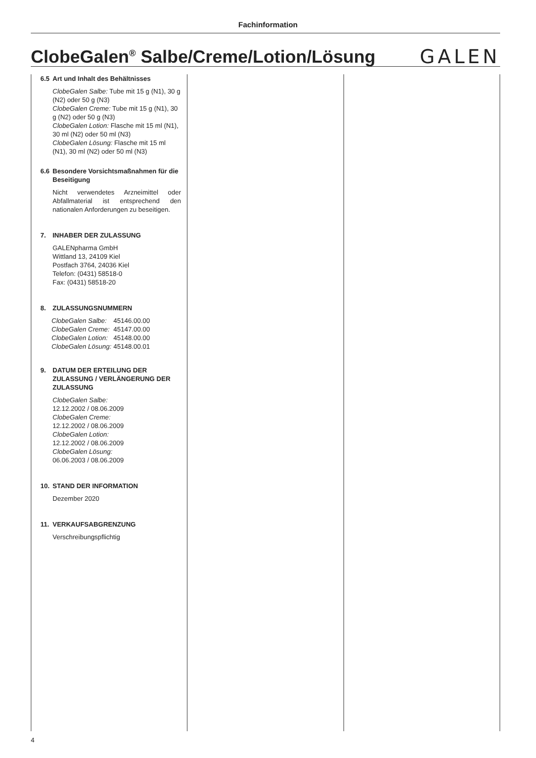Fachinformation
ClobeGalen<sup>®</sup> Salbe/Creme/Lotion/Lösung
GALEN
6.5 Art und Inhalt des Behältnisses
ClobeGalen Salbe: Tube mit 15 g (N1), 30 g (N2) oder 50 g (N3)
ClobeGalen Creme: Tube mit 15 g (N1), 30 g (N2) oder 50 g (N3)
ClobeGalen Lotion: Flasche mit 15 ml (N1), 30 ml (N2) oder 50 ml (N3)
ClobeGalen Lösung: Flasche mit 15 ml (N1), 30 ml (N2) oder 50 ml (N3)
6.6 Besondere Vorsichtsmaßnahmen für die Beseitigung
Nicht verwendetes Arzneimittel oder Abfallmaterial ist entsprechend den nationalen Anforderungen zu beseitigen.
7. INHABER DER ZULASSUNG
GALENpharma GmbH
Wittland 13, 24109 Kiel
Postfach 3764, 24036 Kiel
Telefon: (0431) 58518-0
Fax: (0431) 58518-20
8. ZULASSUNGSNUMMERN
| ClobeGalen Salbe: | 45146.00.00 |
| ClobeGalen Creme: | 45147.00.00 |
| ClobeGalen Lotion: | 45148.00.00 |
| ClobeGalen Lösung: | 45148.00.01 |
9. DATUM DER ERTEILUNG DER ZULASSUNG / VERLÄNGERUNG DER ZULASSUNG
ClobeGalen Salbe:
12.12.2002 / 08.06.2009
ClobeGalen Creme:
12.12.2002 / 08.06.2009
ClobeGalen Lotion:
12.12.2002 / 08.06.2009
ClobeGalen Lösung:
06.06.2003 / 08.06.2009
10. STAND DER INFORMATION
Dezember 2020
11. VERKAUFSABGRENZUNG
Verschreibungspflichtig
4